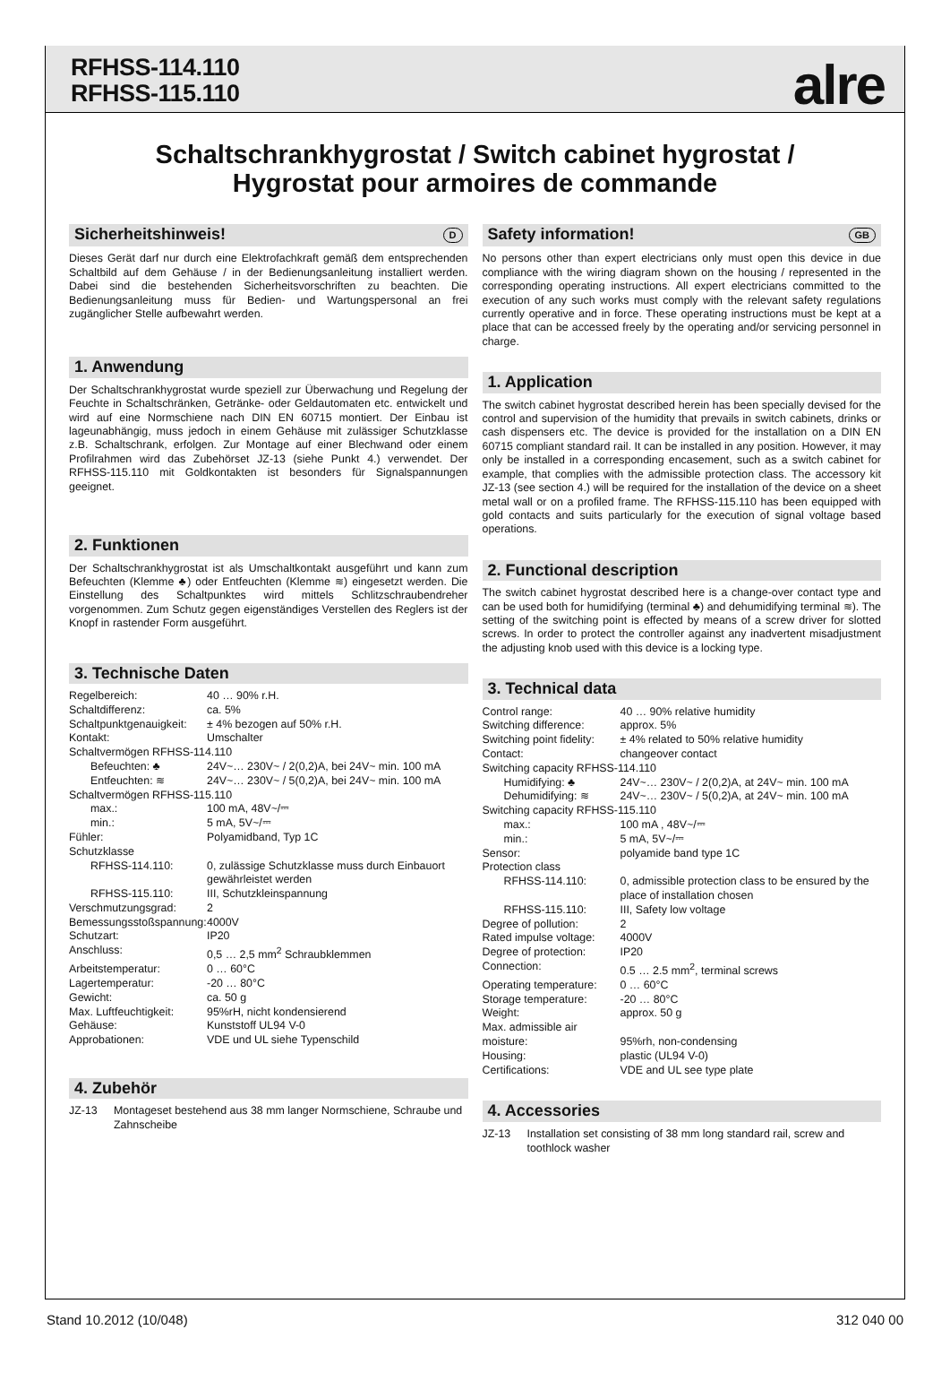RFHSS-114.110
RFHSS-115.110
alre
Schaltschrankhygrostat / Switch cabinet hygrostat /
Hygrostat pour armoires de commande
Sicherheitshinweis! D
Dieses Gerät darf nur durch eine Elektrofachkraft gemäß dem entsprechenden Schaltbild auf dem Gehäuse / in der Bedienungsanleitung installiert werden. Dabei sind die bestehenden Sicherheitsvorschriften zu beachten. Die Bedienungsanleitung muss für Bedien- und Wartungspersonal an frei zugänglicher Stelle aufbewahrt werden.
1. Anwendung
Der Schaltschrankhygrostat wurde speziell zur Überwachung und Regelung der Feuchte in Schaltschränken, Getränke- oder Geldautomaten etc. entwickelt und wird auf eine Normschiene nach DIN EN 60715 montiert. Der Einbau ist lageunabhängig, muss jedoch in einem Gehäuse mit zulässiger Schutzklasse z.B. Schaltschrank, erfolgen. Zur Montage auf einer Blechwand oder einem Profilrahmen wird das Zubehörset JZ-13 (siehe Punkt 4.) verwendet. Der RFHSS-115.110 mit Goldkontakten ist besonders für Signalspannungen geeignet.
2. Funktionen
Der Schaltschrankhygrostat ist als Umschaltkontakt ausgeführt und kann zum Befeuchten (Klemme ♣) oder Entfeuchten (Klemme ≋) eingesetzt werden. Die Einstellung des Schaltpunktes wird mittels Schlitzschraubendreher vorgenommen. Zum Schutz gegen eigenständiges Verstellen des Reglers ist der Knopf in rastender Form ausgeführt.
3. Technische Daten
| Regelbereich: | 40 … 90% r.H. |
| Schaltdifferenz: | ca. 5% |
| Schaltpunktgenauigkeit: | ± 4% bezogen auf 50% r.H. |
| Kontakt: | Umschalter |
| Schaltvermögen RFHSS-114.110 | |
| Befeuchten: ♣ | 24V~… 230V~ / 2(0,2)A, bei 24V~ min. 100 mA |
| Entfeuchten: ≋ | 24V~… 230V~ / 5(0,2)A, bei 24V~ min. 100 mA |
| Schaltvermögen RFHSS-115.110 | |
| max.: | 100 mA, 48V~/⎓ |
| min.: | 5 mA, 5V~/⎓ |
| Fühler: | Polyamidband, Typ 1C |
| Schutzklasse | |
| RFHSS-114.110: | 0, zulässige Schutzklasse muss durch Einbauort gewährleistet werden |
| RFHSS-115.110: | III, Schutzkleinspannung |
| Verschmutzungsgrad: | 2 |
| Bemessungsstoßspannung: | 4000V |
| Schutzart: | IP20 |
| Anschluss: | 0,5 … 2,5 mm<sup>2</sup> Schraubklemmen |
| Arbeitstemperatur: | 0 … 60°C |
| Lagertemperatur: | -20 … 80°C |
| Gewicht: | ca. 50 g |
| Max. Luftfeuchtigkeit: | 95%rH, nicht kondensierend |
| Gehäuse: | Kunststoff UL94 V-0 |
| Approbationen: | VDE und UL siehe Typenschild |
4. Zubehör
| JZ-13 | Montageset bestehend aus 38 mm langer Normschiene, Schraube und Zahnscheibe |
Safety information! GB
No persons other than expert electricians only must open this device in due compliance with the wiring diagram shown on the housing / represented in the corresponding operating instructions. All expert electricians committed to the execution of any such works must comply with the relevant safety regulations currently operative and in force. These operating instructions must be kept at a place that can be accessed freely by the operating and/or servicing personnel in charge.
1. Application
The switch cabinet hygrostat described herein has been specially devised for the control and supervision of the humidity that prevails in switch cabinets, drinks or cash dispensers etc. The device is provided for the installation on a DIN EN 60715 compliant standard rail. It can be installed in any position. However, it may only be installed in a corresponding encasement, such as a switch cabinet for example, that complies with the admissible protection class. The accessory kit JZ-13 (see section 4.) will be required for the installation of the device on a sheet metal wall or on a profiled frame. The RFHSS-115.110 has been equipped with gold contacts and suits particularly for the execution of signal voltage based operations.
2. Functional description
The switch cabinet hygrostat described here is a change-over contact type and can be used both for humidifying (terminal ♣) and dehumidifying terminal ≋). The setting of the switching point is effected by means of a screw driver for slotted screws. In order to protect the controller against any inadvertent misadjustment the adjusting knob used with this device is a locking type.
3. Technical data
| Control range: | 40 … 90% relative humidity |
| Switching difference: | approx. 5% |
| Switching point fidelity: | ± 4% related to 50% relative humidity |
| Contact: | changeover contact |
| Switching capacity RFHSS-114.110 | |
| Humidifying: ♣ | 24V~… 230V~ / 2(0,2)A, at 24V~ min. 100 mA |
| Dehumidifying: ≋ | 24V~… 230V~ / 5(0,2)A, at 24V~ min. 100 mA |
| Switching capacity RFHSS-115.110 | |
| max.: | 100 mA , 48V~/⎓ |
| min.: | 5 mA, 5V~/⎓ |
| Sensor: | polyamide band type 1C |
| Protection class | |
| RFHSS-114.110: | 0, admissible protection class to be ensured by the place of installation chosen |
| RFHSS-115.110: | III, Safety low voltage |
| Degree of pollution: | 2 |
| Rated impulse voltage: | 4000V |
| Degree of protection: | IP20 |
| Connection: | 0.5 … 2.5 mm<sup>2</sup>, terminal screws |
| Operating temperature: | 0 … 60°C |
| Storage temperature: | -20 … 80°C |
| Weight: | approx. 50 g |
| Max. admissible air moisture: | 95%rh, non-condensing |
| Housing: | plastic (UL94 V-0) |
| Certifications: | VDE and UL see type plate |
4. Accessories
| JZ-13 | Installation set consisting of 38 mm long standard rail, screw and toothlock washer |
Stand 10.2012 (10/048) 312 040 00